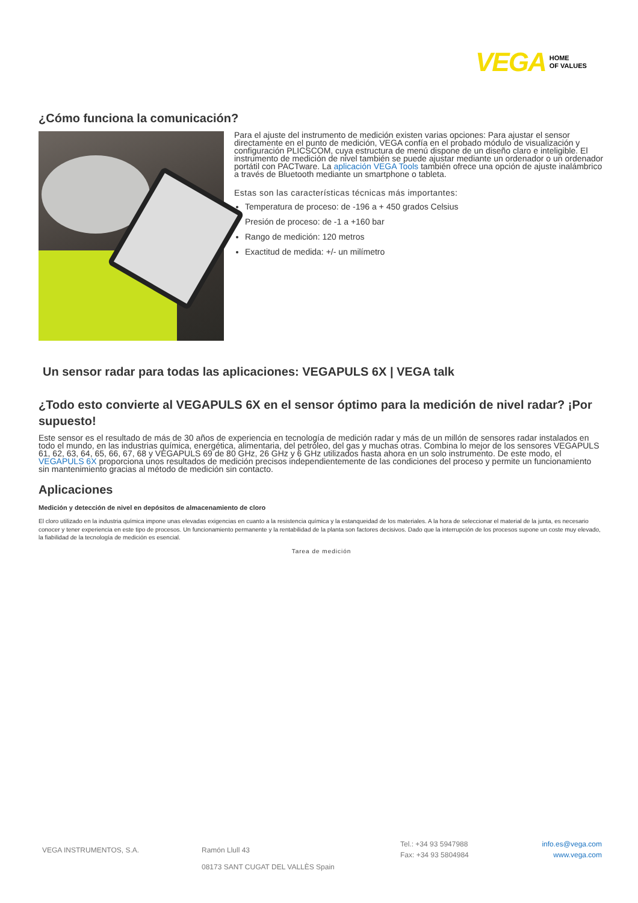VEGA HOME
OF VALUES
¿Cómo funciona la comunicación?
Para el ajuste del instrumento de medición existen varias opciones: Para ajustar el sensor directamente en el punto de medición, VEGA confía en el probado módulo de visualización y configuración PLICSCOM, cuya estructura de menú dispone de un diseño claro e inteligible. El instrumento de medición de nivel también se puede ajustar mediante un ordenador o un ordenador portátil con PACTware. La aplicación VEGA Tools también ofrece una opción de ajuste inalámbrico a través de Bluetooth mediante un smartphone o tableta.
Estas son las características técnicas más importantes:
Temperatura de proceso: de -196 a + 450 grados Celsius
Presión de proceso: de -1 a +160 bar
Rango de medición: 120 metros
Exactitud de medida: +/- un milímetro
Un sensor radar para todas las aplicaciones: VEGAPULS 6X | VEGA talk
¿Todo esto convierte al VEGAPULS 6X en el sensor óptimo para la medición de nivel radar? ¡Por supuesto!
Este sensor es el resultado de más de 30 años de experiencia en tecnología de medición radar y más de un millón de sensores radar instalados en todo el mundo, en las industrias química, energética, alimentaria, del petróleo, del gas y muchas otras. Combina lo mejor de los sensores VEGAPULS 61, 62, 63, 64, 65, 66, 67, 68 y VEGAPULS 69 de 80 GHz, 26 GHz y 6 GHz utilizados hasta ahora en un solo instrumento. De este modo, el VEGAPULS 6X proporciona unos resultados de medición precisos independientemente de las condiciones del proceso y permite un funcionamiento sin mantenimiento gracias al método de medición sin contacto.
Aplicaciones
Medición y detección de nivel en depósitos de almacenamiento de cloro
El cloro utilizado en la industria química impone unas elevadas exigencias en cuanto a la resistencia química y la estanqueidad de los materiales. A la hora de seleccionar el material de la junta, es necesario conocer y tener experiencia en este tipo de procesos. Un funcionamiento permanente y la rentabilidad de la planta son factores decisivos. Dado que la interrupción de los procesos supone un coste muy elevado, la fiabilidad de la tecnología de medición es esencial.
Tarea de medición
VEGA INSTRUMENTOS, S.A. Ramón Llull 43
08173 SANT CUGAT DEL VALLÈS Spain
Tel.: +34 93 5947988
Fax: +34 93 5804984
info.es@vega.com
www.vega.com